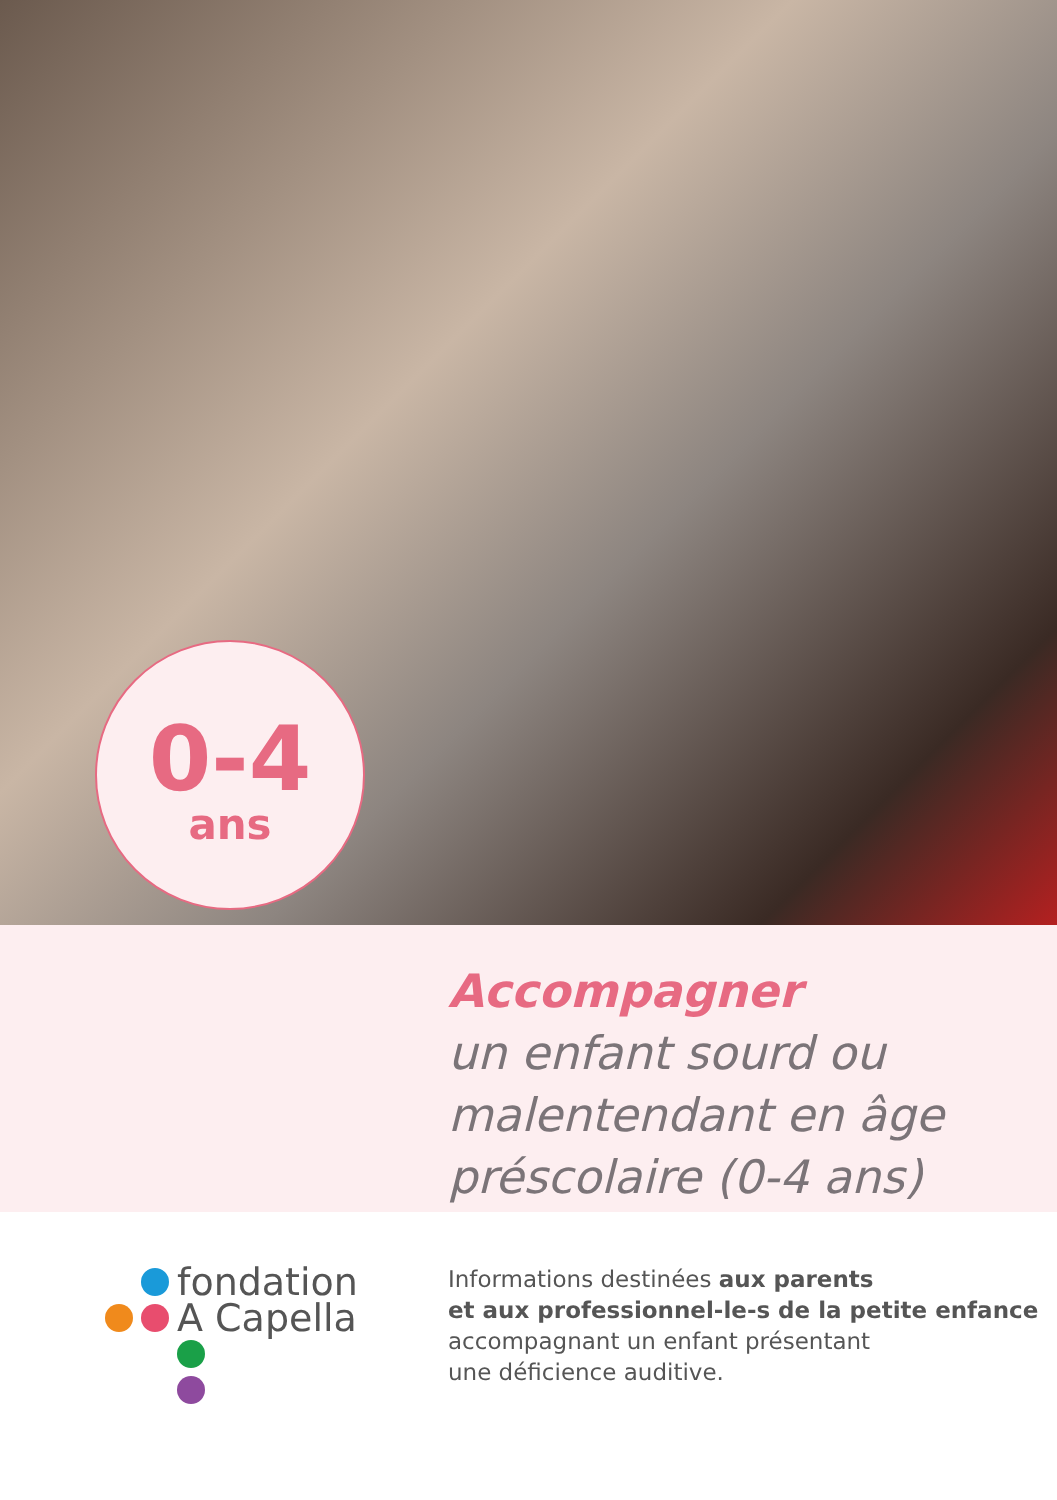0-4
ans
Accompagner
un enfant sourd ou malentendant en âge préscolaire (0-4 ans)
fondation
A Capella
Informations destinées aux parents
et aux professionnel-le-s de la petite enfance
accompagnant un enfant présentant
une déficience auditive.